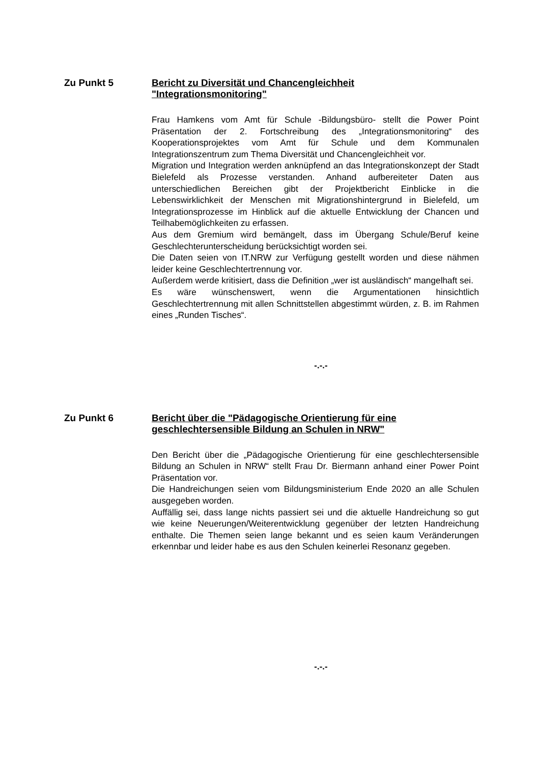Zu Punkt 5
Bericht zu Diversität und Chancengleichheit
"Integrationsmonitoring"
Frau Hamkens vom Amt für Schule -Bildungsbüro- stellt die Power Point Präsentation der 2. Fortschreibung des „Integrationsmonitoring“ des Kooperationsprojektes vom Amt für Schule und dem Kommunalen Integrationszentrum zum Thema Diversität und Chancengleichheit vor.
Migration und Integration werden anknüpfend an das Integrationskonzept der Stadt Bielefeld als Prozesse verstanden. Anhand aufbereiteter Daten aus unterschiedlichen Bereichen gibt der Projektbericht Einblicke in die Lebenswirklichkeit der Menschen mit Migrationshintergrund in Bielefeld, um Integrationsprozesse im Hinblick auf die aktuelle Entwicklung der Chancen und Teilhabemöglichkeiten zu erfassen.
Aus dem Gremium wird bemängelt, dass im Übergang Schule/Beruf keine Geschlechterunterscheidung berücksichtigt worden sei.
Die Daten seien von IT.NRW zur Verfügung gestellt worden und diese nähmen leider keine Geschlechtertrennung vor.
Außerdem werde kritisiert, dass die Definition „wer ist ausländisch“ mangelhaft sei.
Es wäre wünschenswert, wenn die Argumentationen hinsichtlich Geschlechtertrennung mit allen Schnittstellen abgestimmt würden, z. B. im Rahmen eines „Runden Tisches“.
-.-.-
Zu Punkt 6
Bericht über die "Pädagogische Orientierung für eine geschlechtersensible Bildung an Schulen in NRW"
Den Bericht über die „Pädagogische Orientierung für eine geschlechtersensible Bildung an Schulen in NRW“ stellt Frau Dr. Biermann anhand einer Power Point Präsentation vor.
Die Handreichungen seien vom Bildungsministerium Ende 2020 an alle Schulen ausgegeben worden.
Auffällig sei, dass lange nichts passiert sei und die aktuelle Handreichung so gut wie keine Neuerungen/Weiterentwicklung gegenüber der letzten Handreichung enthalte. Die Themen seien lange bekannt und es seien kaum Veränderungen erkennbar und leider habe es aus den Schulen keinerlei Resonanz gegeben.
-.-.-